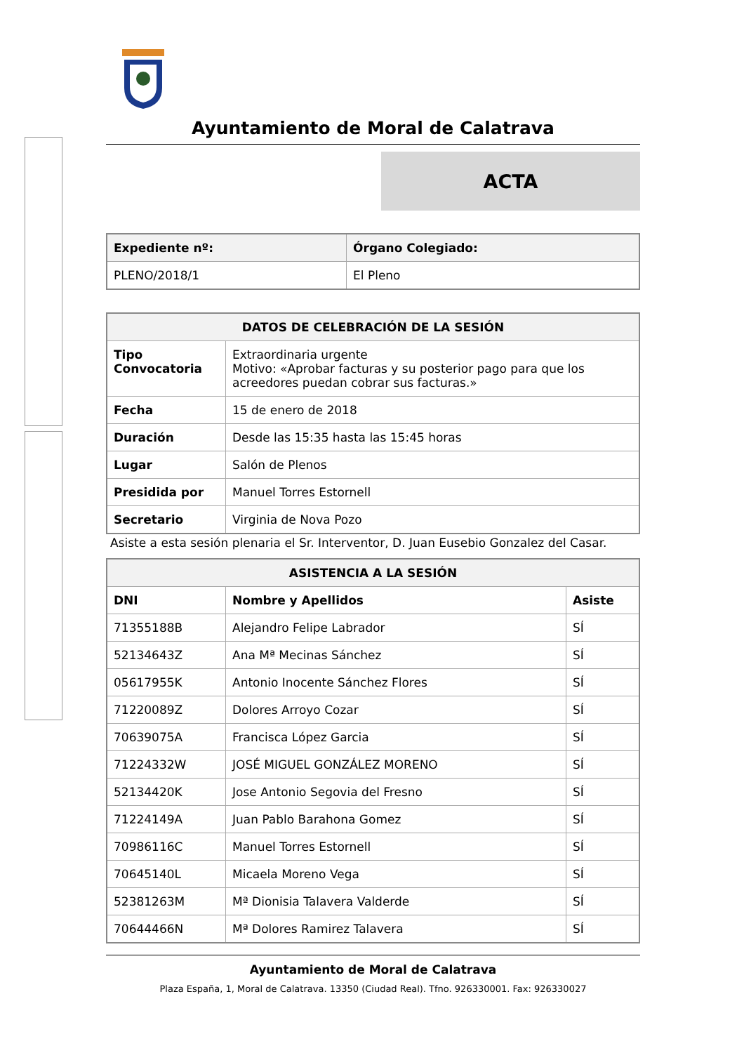Ayuntamiento de Moral de Calatrava
ACTA
| Expediente nº: | Órgano Colegiado: |
| --- | --- |
| PLENO/2018/1 | El Pleno |
| DATOS DE CELEBRACIÓN DE LA SESIÓN | |
| --- | --- |
| Tipo Convocatoria | Extraordinaria urgente Motivo: «Aprobar facturas y su posterior pago para que los acreedores puedan cobrar sus facturas.» |
| Fecha | 15 de enero de 2018 |
| Duración | Desde las 15:35 hasta las 15:45 horas |
| Lugar | Salón de Plenos |
| Presidida por | Manuel Torres Estornell |
| Secretario | Virginia de Nova Pozo |
Asiste a esta sesión plenaria el Sr. Interventor, D. Juan Eusebio Gonzalez del Casar.
| ASISTENCIA A LA SESIÓN | | |
| --- | --- | --- |
| DNI | Nombre y Apellidos | Asiste |
| 71355188B | Alejandro Felipe Labrador | SÍ |
| 52134643Z | Ana Mª Mecinas Sánchez | SÍ |
| 05617955K | Antonio Inocente Sánchez Flores | SÍ |
| 71220089Z | Dolores Arroyo Cozar | SÍ |
| 70639075A | Francisca López Garcia | SÍ |
| 71224332W | JOSÉ MIGUEL GONZÁLEZ MORENO | SÍ |
| 52134420K | Jose Antonio Segovia del Fresno | SÍ |
| 71224149A | Juan Pablo Barahona Gomez | SÍ |
| 70986116C | Manuel Torres Estornell | SÍ |
| 70645140L | Micaela Moreno Vega | SÍ |
| 52381263M | Mª Dionisia Talavera Valderde | SÍ |
| 70644466N | Mª Dolores Ramirez Talavera | SÍ |
Ayuntamiento de Moral de Calatrava
Plaza España, 1, Moral de Calatrava. 13350 (Ciudad Real). Tfno. 926330001. Fax: 926330027